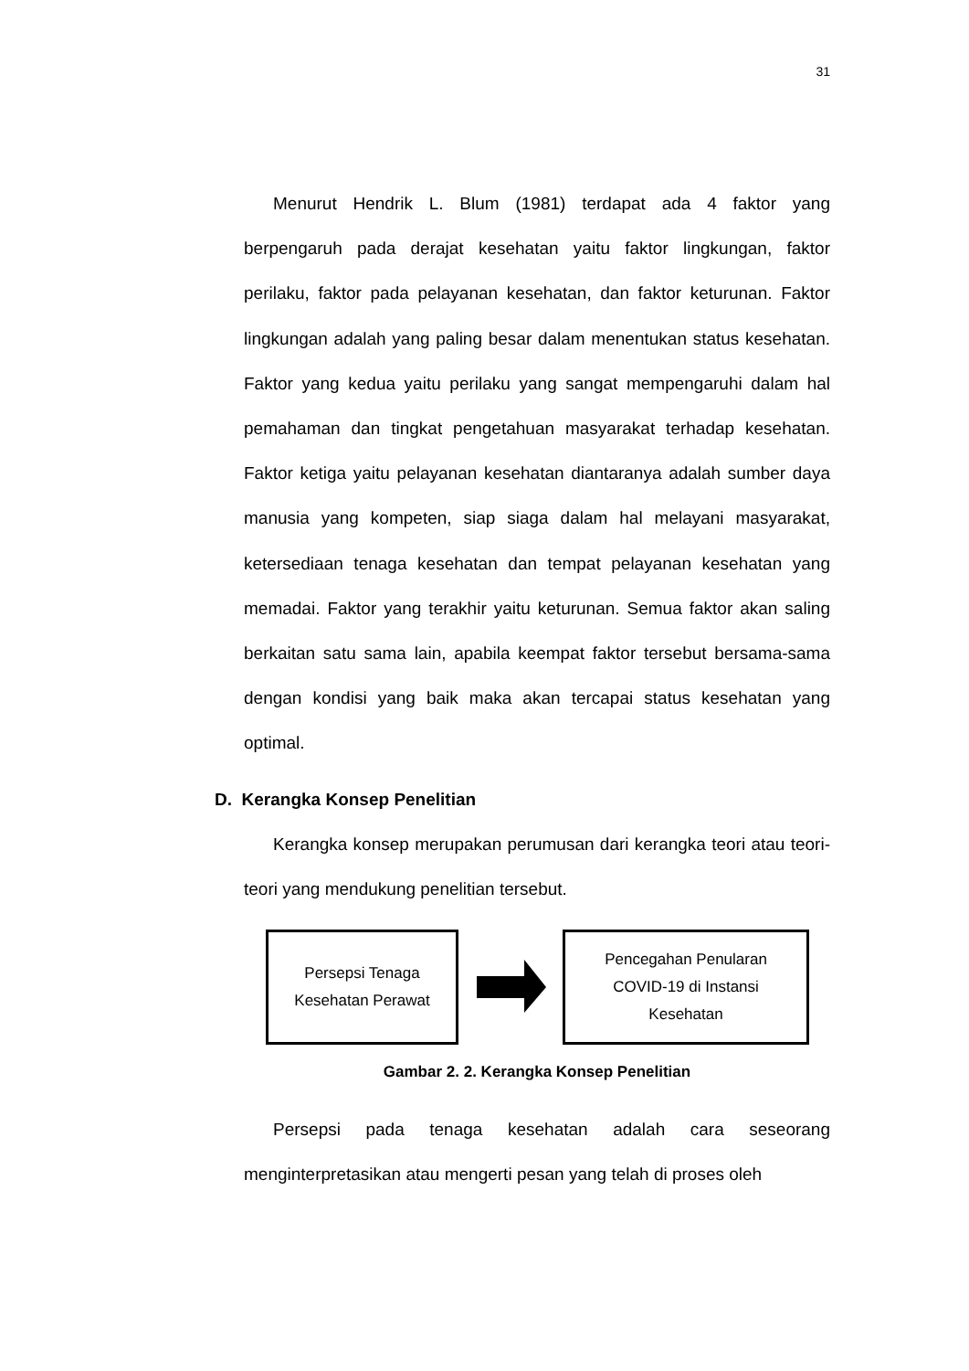31
Menurut Hendrik L. Blum (1981) terdapat ada 4 faktor yang berpengaruh pada derajat kesehatan yaitu faktor lingkungan, faktor perilaku, faktor pada pelayanan kesehatan, dan faktor keturunan. Faktor lingkungan adalah yang paling besar dalam menentukan status kesehatan. Faktor yang kedua yaitu perilaku yang sangat mempengaruhi dalam hal pemahaman dan tingkat pengetahuan masyarakat terhadap kesehatan. Faktor ketiga yaitu pelayanan kesehatan diantaranya adalah sumber daya manusia yang kompeten, siap siaga dalam hal melayani masyarakat, ketersediaan tenaga kesehatan dan tempat pelayanan kesehatan yang memadai. Faktor yang terakhir yaitu keturunan. Semua faktor akan saling berkaitan satu sama lain, apabila keempat faktor tersebut bersama-sama dengan kondisi yang baik maka akan tercapai status kesehatan yang optimal.
D. Kerangka Konsep Penelitian
Kerangka konsep merupakan perumusan dari kerangka teori atau teori-teori yang mendukung penelitian tersebut.
Persepsi Tenaga
Kesehatan Perawat
Pencegahan Penularan
COVID-19 di Instansi
Kesehatan
Gambar 2. 2. Kerangka Konsep Penelitian
Persepsi pada tenaga kesehatan adalah cara seseorang menginterpretasikan atau mengerti pesan yang telah di proses oleh